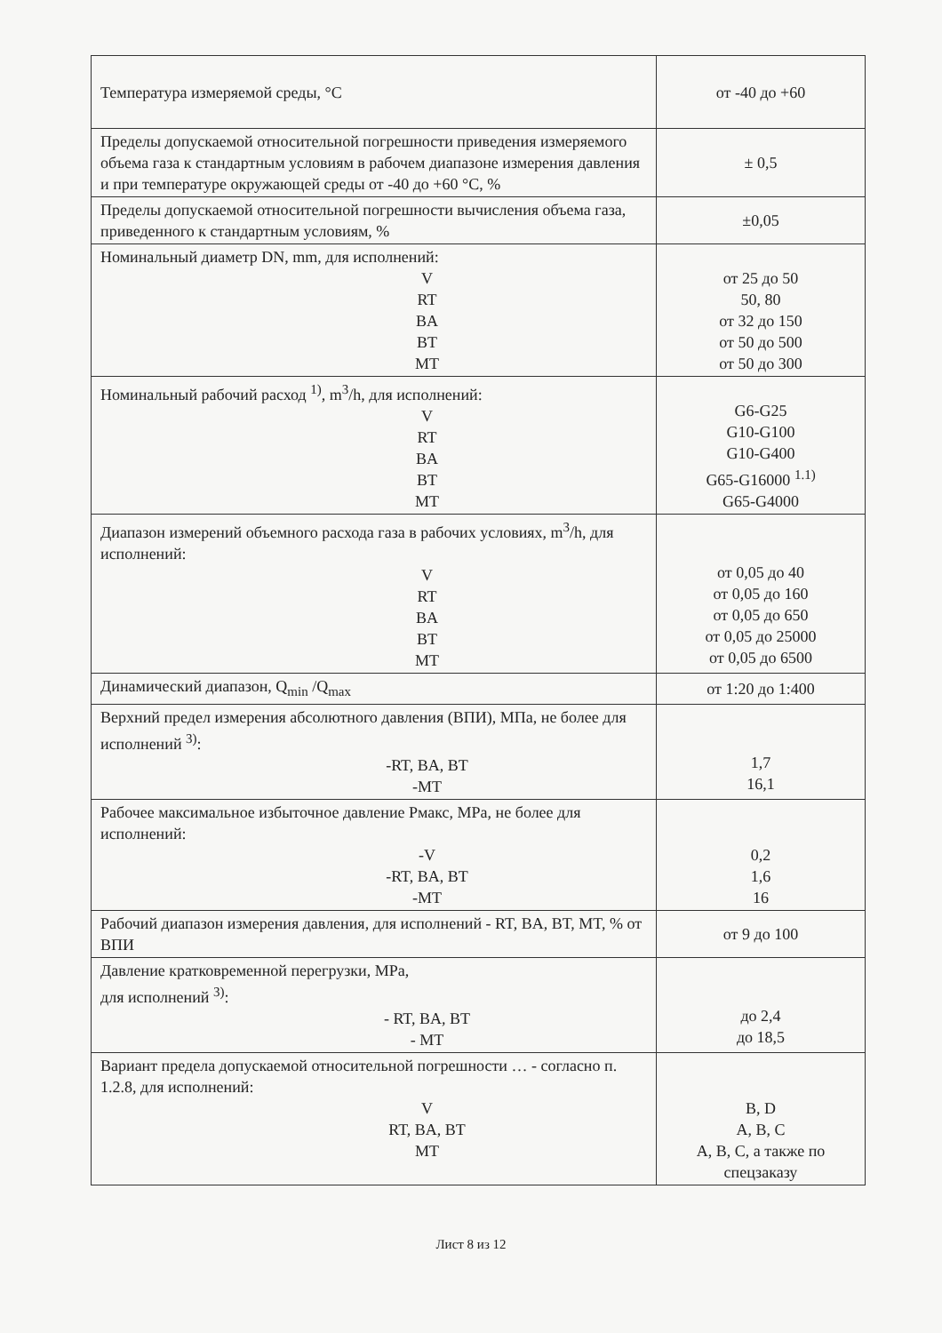| Температура измеряемой среды, °С | от -40 до +60 |
| Пределы допускаемой относительной погрешности приведения измеряемого объема газа к стандартным условиям в рабочем диапазоне измерения давления и при температуре окружающей среды от -40 до +60 °С, % | ± 0,5 |
| Пределы допускаемой относительной погрешности вычисления объема газа, приведенного к стандартным условиям, % | ±0,05 |
| Номинальный диаметр DN, mm, для исполнений: V RT BA BT MT | от 25 до 50 50, 80 от 32 до 150 от 50 до 500 от 50 до 300 |
| Номинальный рабочий расход <sup>1)</sup>, m<sup>3</sup>/h, для исполнений: V RT BA BT MT | G6-G25 G10-G100 G10-G400 G65-G16000 <sup>1.1)</sup> G65-G4000 |
| Диапазон измерений объемного расхода газа в рабочих условиях, m<sup>3</sup>/h, для исполнений: V RT BA BT MT | от 0,05 до 40 от 0,05 до 160 от 0,05 до 650 от 0,05 до 25000 от 0,05 до 6500 |
| Динамический диапазон, Q<sub>min</sub> /Q<sub>max</sub> | от 1:20 до 1:400 |
| Верхний предел измерения абсолютного давления (ВПИ), МПа, не более для исполнений <sup>3)</sup>: -RT, BA, BT -MT | 1,7 16,1 |
| Рабочее максимальное избыточное давление Рмакс, MPa, не более для исполнений: -V -RT, BA, BT -MT | 0,2 1,6 16 |
| Рабочий диапазон измерения давления, для исполнений - RT, BA, BT, MT, % от ВПИ | от 9 до 100 |
| Давление кратковременной перегрузки, MPa, для исполнений <sup>3)</sup>: - RT, BA, BT - MT | до 2,4 до 18,5 |
| Вариант предела допускаемой относительной погрешности … - согласно п. 1.2.8, для исполнений: V RT, BA, BT MT | B, D A, B, C A, B, C, а также по спецзаказу |
Лист 8 из 12